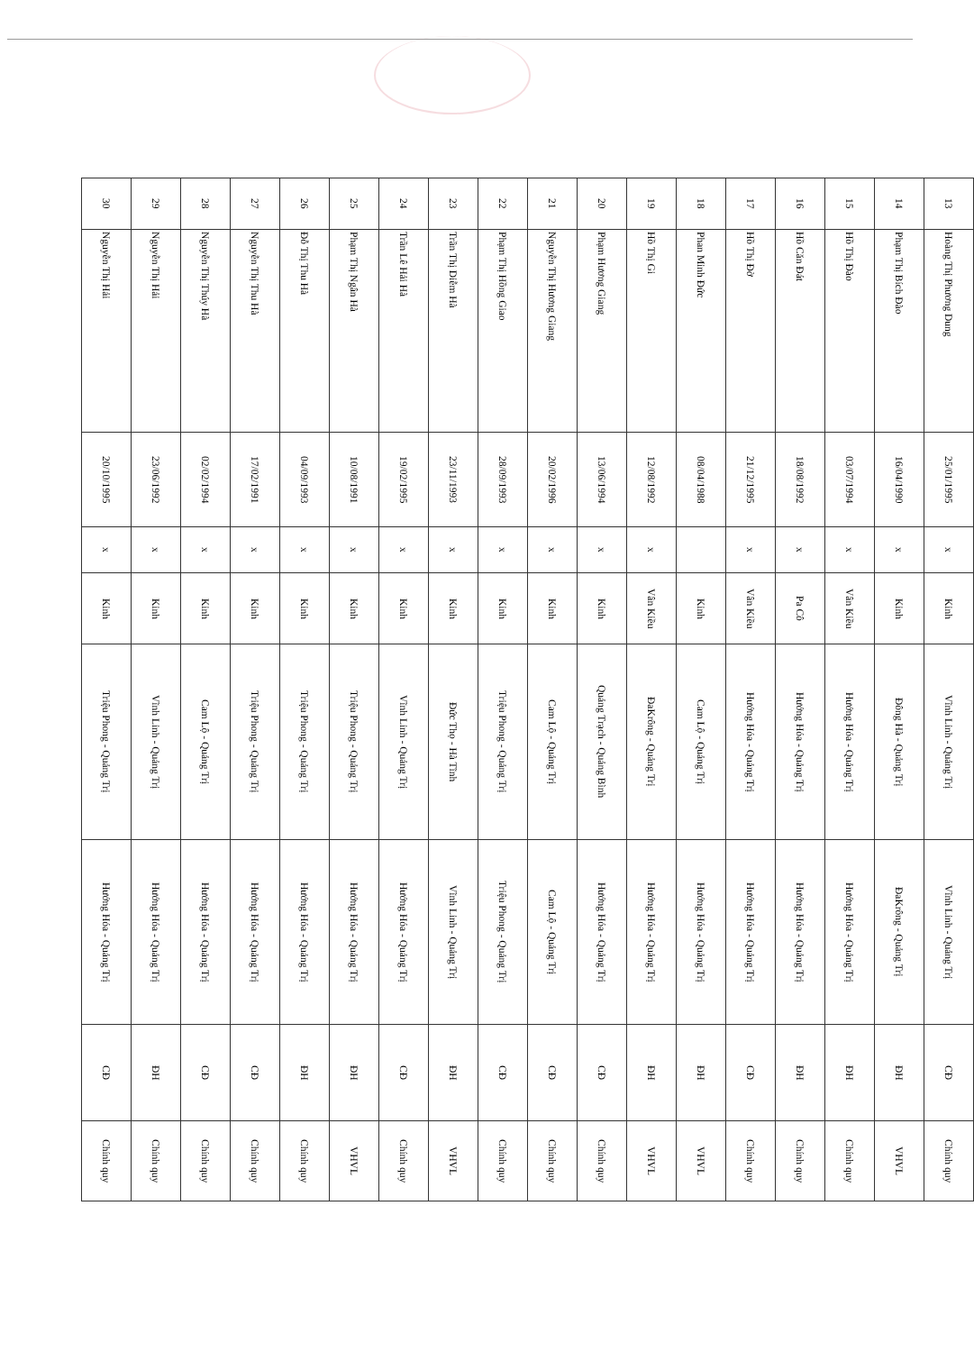| 13 | Hoàng Thị Phương Dung | 25/01/1995 | x | Kinh | Vĩnh Linh - Quảng Trị | Vĩnh Linh - Quảng Trị | CĐ | Chính quy |
| 14 | Phạm Thị Bích Đào | 16/04/1990 | x | Kinh | Đông Hà - Quảng Trị | ĐaKrông - Quảng Trị | ĐH | VHVL |
| 15 | Hồ Thị Đào | 03/07/1994 | x | Vân Kiều | Hướng Hóa - Quảng Trị | Hướng Hóa - Quảng Trị | ĐH | Chính quy |
| 16 | Hồ Căn Đát | 18/08/1992 | x | Pa Cô | Hướng Hóa - Quảng Trị | Hướng Hóa - Quảng Trị | ĐH | Chính quy |
| 17 | Hồ Thị Đờ | 21/12/1995 | x | Vân Kiều | Hướng Hóa - Quảng Trị | Hướng Hóa - Quảng Trị | CĐ | Chính quy |
| 18 | Phan Minh Đức | 08/04/1988 | | Kinh | Cam Lộ - Quảng Trị | Hướng Hóa - Quảng Trị | ĐH | VHVL |
| 19 | Hồ Thị Gi | 12/08/1992 | x | Vân Kiều | ĐaKrông - Quảng Trị | Hướng Hóa - Quảng Trị | ĐH | VHVL |
| 20 | Phạm Hương Giang | 13/06/1994 | x | Kinh | Quảng Trạch - Quảng Bình | Hướng Hóa - Quảng Trị | CĐ | Chính quy |
| 21 | Nguyễn Thị Hương Giang | 20/02/1996 | x | Kinh | Cam Lộ - Quảng Trị | Cam Lộ - Quảng Trị | CĐ | Chính quy |
| 22 | Phạm Thị Hồng Giao | 28/09/1993 | x | Kinh | Triệu Phong - Quảng Trị | Triệu Phong - Quảng Trị | CĐ | Chính quy |
| 23 | Trần Thị Diễm Hà | 23/11/1993 | x | Kinh | Đức Thọ - Hà Tĩnh | Vĩnh Linh - Quảng Trị | ĐH | VHVL |
| 24 | Trần Lê Hải Hà | 19/02/1995 | x | Kinh | Vĩnh Linh - Quảng Trị | Hướng Hóa - Quảng Trị | CĐ | Chính quy |
| 25 | Phạm Thị Ngân Hà | 10/08/1991 | x | Kinh | Triệu Phong - Quảng Trị | Hướng Hóa - Quảng Trị | ĐH | VHVL |
| 26 | Đỗ Thị Thu Hà | 04/09/1993 | x | Kinh | Triệu Phong - Quảng Trị | Hướng Hóa - Quảng Trị | ĐH | Chính quy |
| 27 | Nguyễn Thị Thu Hà | 17/02/1991 | x | Kinh | Triệu Phong - Quảng Trị | Hướng Hóa - Quảng Trị | CĐ | Chính quy |
| 28 | Nguyễn Thị Thúy Hà | 02/02/1994 | x | Kinh | Cam Lộ - Quảng Trị | Hướng Hóa - Quảng Trị | CĐ | Chính quy |
| 29 | Nguyễn Thị Hải | 23/06/1992 | x | Kinh | Vĩnh Linh - Quảng Trị | Hướng Hóa - Quảng Trị | ĐH | Chính quy |
| 30 | Nguyễn Thị Hải | 20/10/1995 | x | Kinh | Triệu Phong - Quảng Trị | Hướng Hóa - Quảng Trị | CĐ | Chính quy |